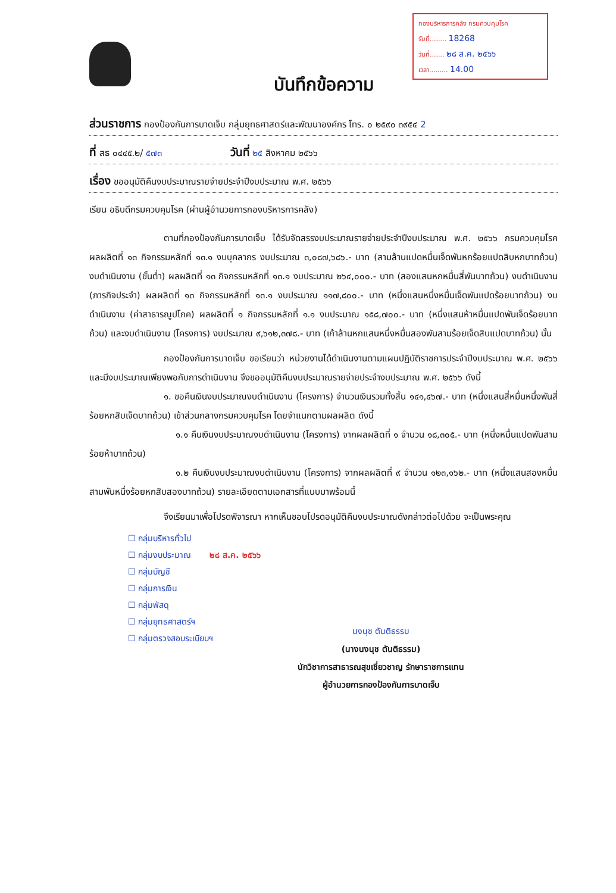กองบริหารการคลัง กรมควบคุมโรค
รับที่........ 18268
วันที่....... ๒๘ ส.ค. ๒๕๖๖
เวลา......... 14.00
บันทึกข้อความ
ส่วนราชการ กองป้องกันการบาดเจ็บ กลุ่มยุทธศาสตร์และพัฒนาองค์กร โทร. ๐ ๒๕๙๐ ๓๙๕๔ 2
ที่ สธ ๐๔๔๕.๒/ ๕๗๓ วันที่ ๒๕ สิงหาคม ๒๕๖๖
เรื่อง ขออนุมัติคืนงบประมาณรายจ่ายประจำปีงบประมาณ พ.ศ. ๒๕๖๖
เรียน อธิบดีกรมควบคุมโรค (ผ่านผู้อำนวยการกองบริหารการคลัง)
ตามที่กองป้องกันการบาดเจ็บ ได้รับจัดสรรงบประมาณรายจ่ายประจำปีงบประมาณ พ.ศ. ๒๕๖๖ กรมควบคุมโรค ผลผลิตที่ ๑๓ กิจกรรมหลักที่ ๑๓.๑ งบบุคลากร งบประมาณ ๓,๐๘๗,๖๘๖.- บาท (สามล้านแปดหมื่นเจ็ดพันหกร้อยแปดสิบหกบาทถ้วน) งบดำเนินงาน (ขั้นต่ำ) ผลผลิตที่ ๑๓ กิจกรรมหลักที่ ๑๓.๑ งบประมาณ ๒๖๔,๐๐๐.- บาท (สองแสนหกหมื่นสี่พันบาทถ้วน) งบดำเนินงาน (ภารกิจประจำ) ผลผลิตที่ ๑๓ กิจกรรมหลักที่ ๑๓.๑ งบประมาณ ๑๑๗,๘๐๐.- บาท (หนึ่งแสนหนึ่งหมื่นเจ็ดพันแปดร้อยบาทถ้วน) งบดำเนินงาน (ค่าสาธารณูปโภค) ผลผลิตที่ ๑ กิจกรรมหลักที่ ๑.๑ งบประมาณ ๑๕๘,๗๐๐.- บาท (หนึ่งแสนห้าหมื่นแปดพันเจ็ดร้อยบาทถ้วน) และงบดำเนินงาน (โครงการ) งบประมาณ ๙,๖๑๒,๓๗๘.- บาท (เก้าล้านหกแสนหนึ่งหมื่นสองพันสามร้อยเจ็ดสิบแปดบาทถ้วน) นั้น
กองป้องกันการบาดเจ็บ ขอเรียนว่า หน่วยงานได้ดำเนินงานตามแผนปฏิบัติราชการประจำปีงบประมาณ พ.ศ. ๒๕๖๖ และมีงบประมาณเพียงพอกับการดำเนินงาน จึงขออนุมัติคืนงบประมาณรายจ่ายประจำงบประมาณ พ.ศ. ๒๕๖๖ ดังนี้
๑. ขอคืนเงินงบประมาณงบดำเนินงาน (โครงการ) จำนวนเงินรวมทั้งสิ้น ๑๔๑,๔๖๗.- บาท (หนึ่งแสนสี่หมื่นหนึ่งพันสี่ร้อยหกสิบเจ็ดบาทถ้วน) เข้าส่วนกลางกรมควบคุมโรค โดยจำแนกตามผลผลิต ดังนี้
๑.๑ คืนเงินงบประมาณงบดำเนินงาน (โครงการ) จากผลผลิตที่ ๑ จำนวน ๑๘,๓๐๕.- บาท (หนึ่งหมื่นแปดพันสามร้อยห้าบาทถ้วน)
๑.๒ คืนเงินงบประมาณงบดำเนินงาน (โครงการ) จากผลผลิตที่ ๙ จำนวน ๑๒๓,๑๖๒.- บาท (หนึ่งแสนสองหมื่นสามพันหนึ่งร้อยหกสิบสองบาทถ้วน) รายละเอียดตามเอกสารที่แนบมาพร้อมนี้
จึงเรียนมาเพื่อโปรดพิจารณา หากเห็นชอบโปรดอนุมัติคืนงบประมาณดังกล่าวต่อไปด้วย จะเป็นพระคุณ
☐ กลุ่มบริหารทั่วไป
☐ กลุ่มงบประมาณ ๒๘ ส.ค. ๒๕๖๖
☐ กลุ่มบัญชี
☐ กลุ่มการเงิน
☐ กลุ่มพัสดุ
☐ กลุ่มยุทธศาสตร์ฯ
☐ กลุ่มตรวจสอบระเบียบฯ
นงนุช ตันติธรรม
(นางนงนุช ตันติธรรม)
นักวิชาการสาธารณสุขเชี่ยวชาญ รักษาราชการแทน
ผู้อำนวยการกองป้องกันการบาดเจ็บ